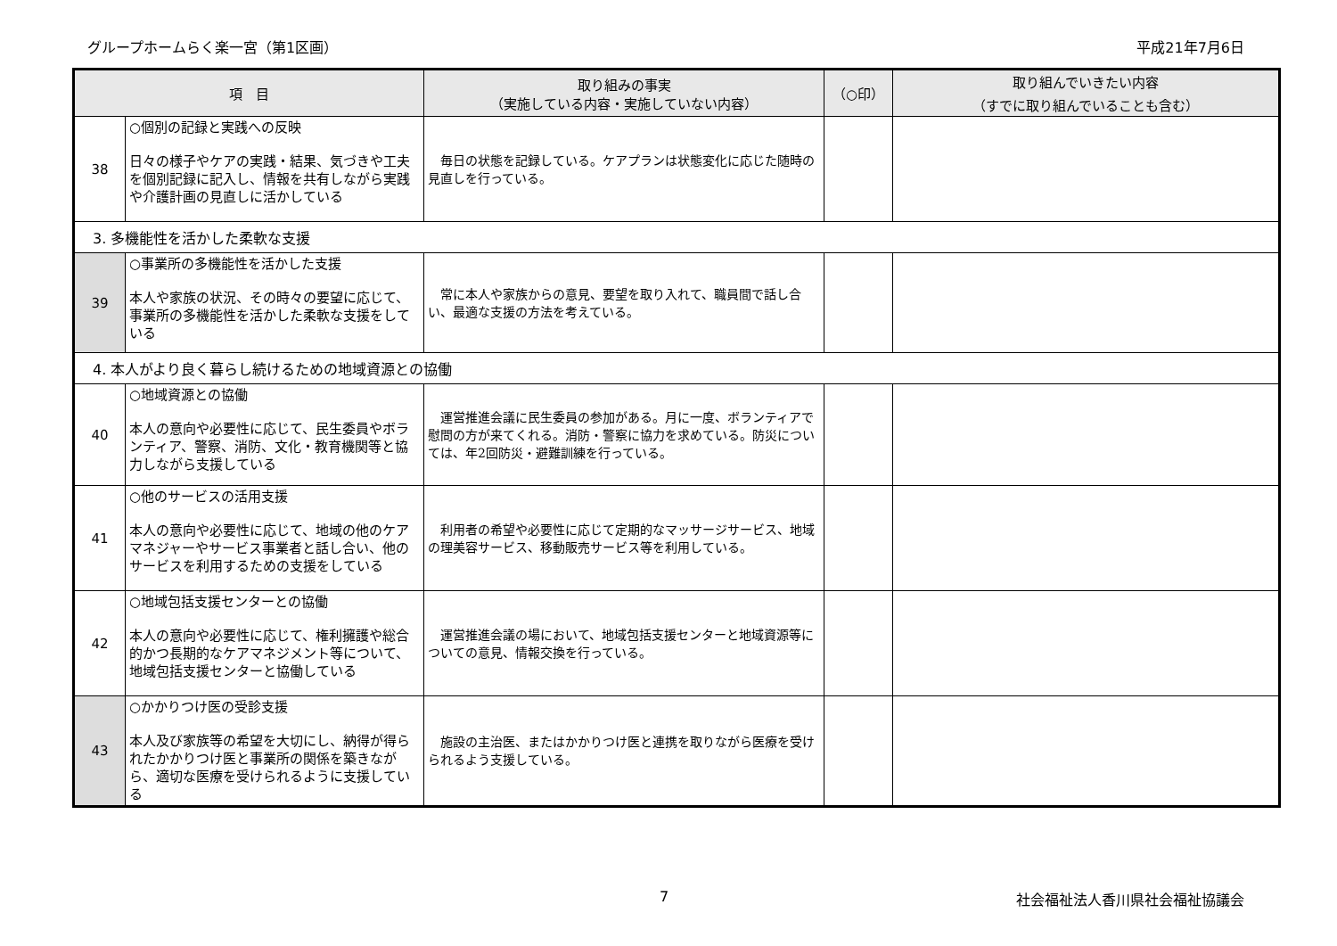グループホームらく楽一宮（第1区画） 平成21年7月6日
| 項 目 | | 取り組みの事実 （実施している内容・実施していない内容） | （○印） | 取り組んでいきたい内容 （すでに取り組んでいることも含む） |
| --- | --- | --- | --- | --- |
| 38 | ○個別の記録と実践への反映 日々の様子やケアの実践・結果、気づきや工夫を個別記録に記入し、情報を共有しながら実践や介護計画の見直しに活かしている | 毎日の状態を記録している。ケアプランは状態変化に応じた随時の見直しを行っている。 | | |
| 3. 多機能性を活かした柔軟な支援 | | | | |
| 39 | ○事業所の多機能性を活かした支援 本人や家族の状況、その時々の要望に応じて、事業所の多機能性を活かした柔軟な支援をしている | 常に本人や家族からの意見、要望を取り入れて、職員間で話し合い、最適な支援の方法を考えている。 | | |
| 4. 本人がより良く暮らし続けるための地域資源との協働 | | | | |
| 40 | ○地域資源との協働 本人の意向や必要性に応じて、民生委員やボランティア、警察、消防、文化・教育機関等と協力しながら支援している | 運営推進会議に民生委員の参加がある。月に一度、ボランティアで慰問の方が来てくれる。消防・警察に協力を求めている。防災については、年2回防災・避難訓練を行っている。 | | |
| 41 | ○他のサービスの活用支援 本人の意向や必要性に応じて、地域の他のケアマネジャーやサービス事業者と話し合い、他のサービスを利用するための支援をしている | 利用者の希望や必要性に応じて定期的なマッサージサービス、地域の理美容サービス、移動販売サービス等を利用している。 | | |
| 42 | ○地域包括支援センターとの協働 本人の意向や必要性に応じて、権利擁護や総合的かつ長期的なケアマネジメント等について、地域包括支援センターと協働している | 運営推進会議の場において、地域包括支援センターと地域資源等についての意見、情報交換を行っている。 | | |
| 43 | ○かかりつけ医の受診支援 本人及び家族等の希望を大切にし、納得が得られたかかりつけ医と事業所の関係を築きながら、適切な医療を受けられるように支援している | 施設の主治医、またはかかりつけ医と連携を取りながら医療を受けられるよう支援している。 | | |
7 社会福祉法人香川県社会福祉協議会